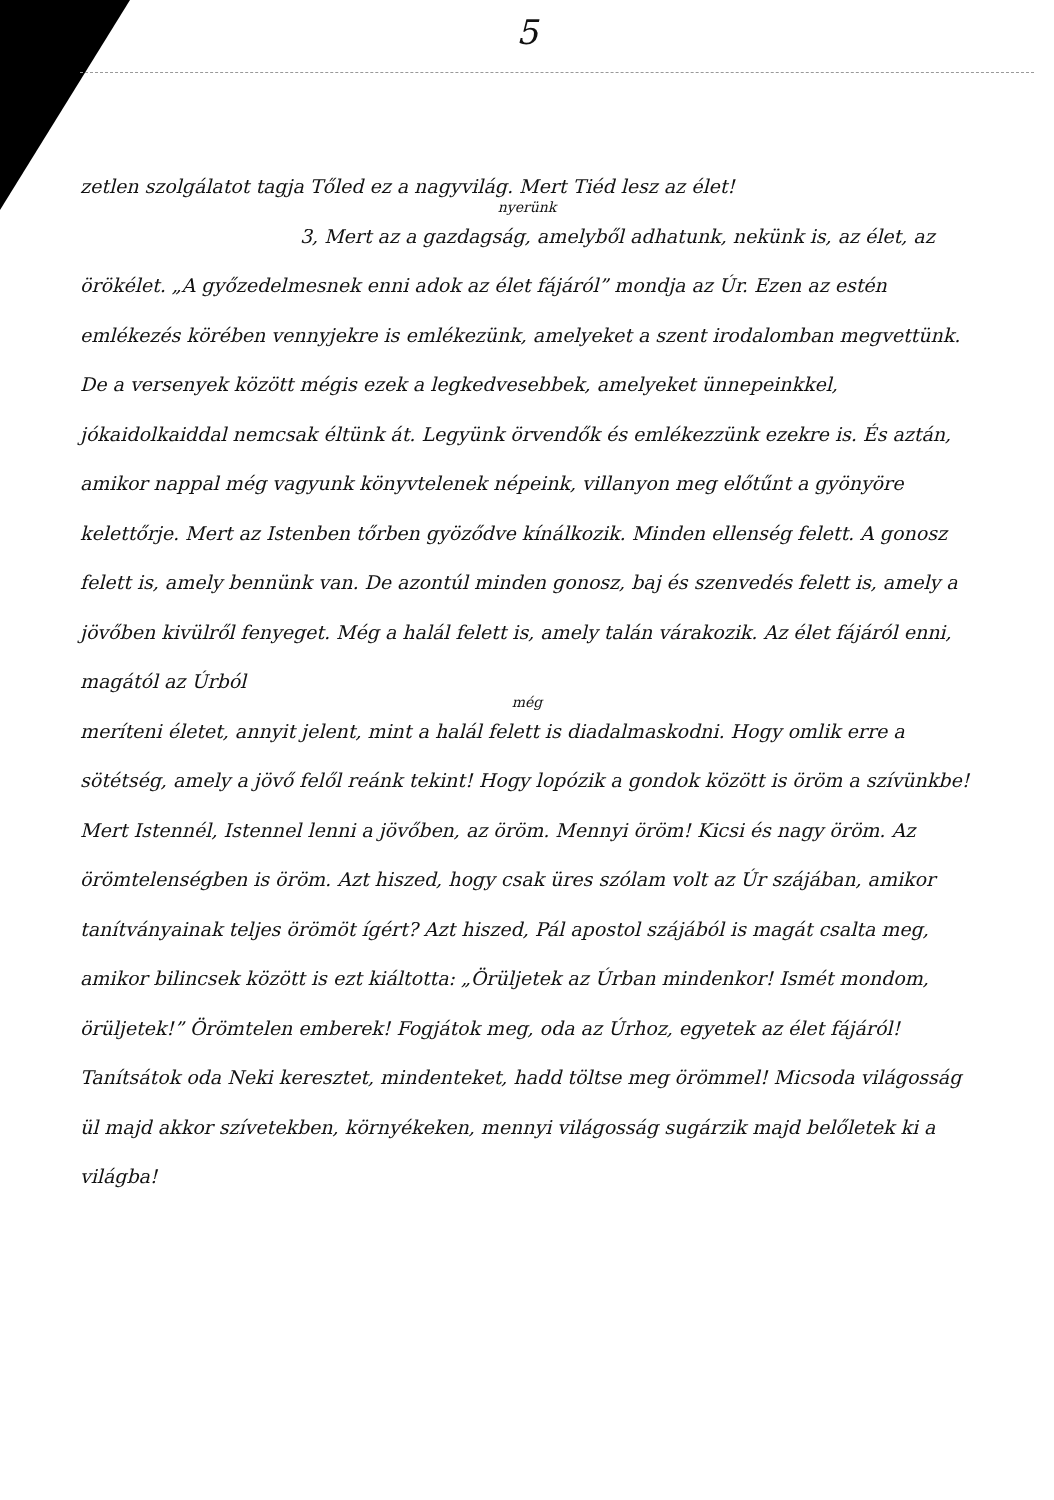5
zetlen szolgálatot tagja Tőled ez a nagyvilág. Mert Tiéd lesz az élet!
nyerünk
3, Mert az a gazdagság, amelyből adhatunk, nekünk is, az élet, az örökélet. „A győzedelmesnek enni adok az élet fájáról” mondja az Úr. Ezen az estén emlékezés körében vennyjekre is emlékezünk, amelyeket a szent irodalomban megvettünk. De a versenyek között mégis ezek a legkedvesebbek, amelyeket ünnepeinkkel, jókaidolkaiddal nemcsak éltünk át. Legyünk örvendők és emlékezzünk ezekre is. És aztán, amikor nappal még vagyunk könyvtelenek népeink, villanyon meg előtűnt a gyönyöre kelettőrje. Mert az Istenben tőrben gyöződve kínálkozik. Minden ellenség felett. A gonosz felett is, amely bennünk van. De azontúl minden gonosz, baj és szenvedés felett is, amely a jövőben kivülről fenyeget. Még a halál felett is, amely talán várakozik. Az élet fájáról enni, magától az Úrból
még
meríteni életet, annyit jelent, mint a halál felett is diadalmaskodni. Hogy omlik erre a sötétség, amely a jövő felől reánk tekint! Hogy lopózik a gondok között is öröm a szívünkbe! Mert Istennél, Istennel lenni a jövőben, az öröm. Mennyi öröm! Kicsi és nagy öröm. Az örömtelenségben is öröm. Azt hiszed, hogy csak üres szólam volt az Úr szájában, amikor tanítványainak teljes örömöt ígért? Azt hiszed, Pál apostol szájából is magát csalta meg, amikor bilincsek között is ezt kiáltotta: „Örüljetek az Úrban mindenkor! Ismét mondom, örüljetek!” Örömtelen emberek! Fogjátok meg, oda az Úrhoz, egyetek az élet fájáról! Tanítsátok oda Neki keresztet, mindenteket, hadd töltse meg örömmel! Micsoda világosság ül majd akkor szívetekben, környékeken, mennyi világosság sugárzik majd belőletek ki a világba!